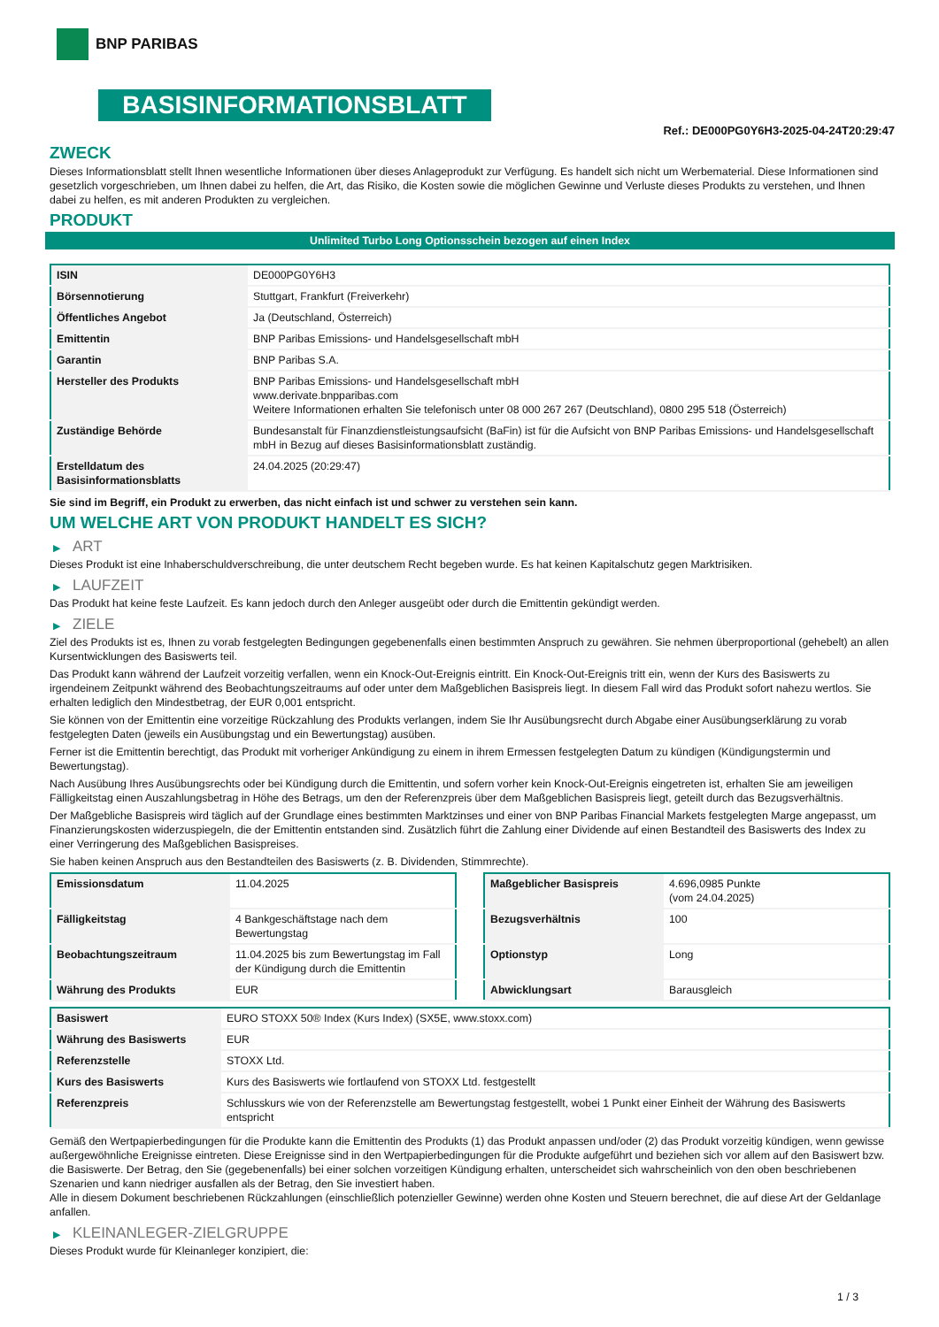BNP PARIBAS
BASISINFORMATIONSBLATT
Ref.: DE000PG0Y6H3-2025-04-24T20:29:47
ZWECK
Dieses Informationsblatt stellt Ihnen wesentliche Informationen über dieses Anlageprodukt zur Verfügung. Es handelt sich nicht um Werbematerial. Diese Informationen sind gesetzlich vorgeschrieben, um Ihnen dabei zu helfen, die Art, das Risiko, die Kosten sowie die möglichen Gewinne und Verluste dieses Produkts zu verstehen, und Ihnen dabei zu helfen, es mit anderen Produkten zu vergleichen.
PRODUKT
Unlimited Turbo Long Optionsschein bezogen auf einen Index
| ISIN | DE000PG0Y6H3 |
| Börsennotierung | Stuttgart, Frankfurt (Freiverkehr) |
| Öffentliches Angebot | Ja (Deutschland, Österreich) |
| Emittentin | BNP Paribas Emissions- und Handelsgesellschaft mbH |
| Garantin | BNP Paribas S.A. |
| Hersteller des Produkts | BNP Paribas Emissions- und Handelsgesellschaft mbH www.derivate.bnpparibas.com Weitere Informationen erhalten Sie telefonisch unter 08 000 267 267 (Deutschland), 0800 295 518 (Österreich) |
| Zuständige Behörde | Bundesanstalt für Finanzdienstleistungsaufsicht (BaFin) ist für die Aufsicht von BNP Paribas Emissions- und Handelsgesellschaft mbH in Bezug auf dieses Basisinformationsblatt zuständig. |
| Erstelldatum des Basisinformationsblatts | 24.04.2025 (20:29:47) |
Sie sind im Begriff, ein Produkt zu erwerben, das nicht einfach ist und schwer zu verstehen sein kann.
UM WELCHE ART VON PRODUKT HANDELT ES SICH?
▶ ART
Dieses Produkt ist eine Inhaberschuldverschreibung, die unter deutschem Recht begeben wurde. Es hat keinen Kapitalschutz gegen Marktrisiken.
▶ LAUFZEIT
Das Produkt hat keine feste Laufzeit. Es kann jedoch durch den Anleger ausgeübt oder durch die Emittentin gekündigt werden.
▶ ZIELE
Ziel des Produkts ist es, Ihnen zu vorab festgelegten Bedingungen gegebenenfalls einen bestimmten Anspruch zu gewähren. Sie nehmen überproportional (gehebelt) an allen Kursentwicklungen des Basiswerts teil.
Das Produkt kann während der Laufzeit vorzeitig verfallen, wenn ein Knock-Out-Ereignis eintritt. Ein Knock-Out-Ereignis tritt ein, wenn der Kurs des Basiswerts zu irgendeinem Zeitpunkt während des Beobachtungszeitraums auf oder unter dem Maßgeblichen Basispreis liegt. In diesem Fall wird das Produkt sofort nahezu wertlos. Sie erhalten lediglich den Mindestbetrag, der EUR 0,001 entspricht.
Sie können von der Emittentin eine vorzeitige Rückzahlung des Produkts verlangen, indem Sie Ihr Ausübungsrecht durch Abgabe einer Ausübungserklärung zu vorab festgelegten Daten (jeweils ein Ausübungstag und ein Bewertungstag) ausüben.
Ferner ist die Emittentin berechtigt, das Produkt mit vorheriger Ankündigung zu einem in ihrem Ermessen festgelegten Datum zu kündigen (Kündigungstermin und Bewertungstag).
Nach Ausübung Ihres Ausübungsrechts oder bei Kündigung durch die Emittentin, und sofern vorher kein Knock-Out-Ereignis eingetreten ist, erhalten Sie am jeweiligen Fälligkeitstag einen Auszahlungsbetrag in Höhe des Betrags, um den der Referenzpreis über dem Maßgeblichen Basispreis liegt, geteilt durch das Bezugsverhältnis.
Der Maßgebliche Basispreis wird täglich auf der Grundlage eines bestimmten Marktzinses und einer von BNP Paribas Financial Markets festgelegten Marge angepasst, um Finanzierungskosten widerzuspiegeln, die der Emittentin entstanden sind. Zusätzlich führt die Zahlung einer Dividende auf einen Bestandteil des Basiswerts des Index zu einer Verringerung des Maßgeblichen Basispreises.
Sie haben keinen Anspruch aus den Bestandteilen des Basiswerts (z. B. Dividenden, Stimmrechte).
| Emissionsdatum | 11.04.2025 |
| Fälligkeitstag | 4 Bankgeschäftstage nach dem Bewertungstag |
| Beobachtungszeitraum | 11.04.2025 bis zum Bewertungstag im Fall der Kündigung durch die Emittentin |
| Währung des Produkts | EUR |
| Maßgeblicher Basispreis | 4.696,0985 Punkte (vom 24.04.2025) |
| Bezugsverhältnis | 100 |
| Optionstyp | Long |
| Abwicklungsart | Barausgleich |
| Basiswert | EURO STOXX 50® Index (Kurs Index) (SX5E, www.stoxx.com) |
| Währung des Basiswerts | EUR |
| Referenzstelle | STOXX Ltd. |
| Kurs des Basiswerts | Kurs des Basiswerts wie fortlaufend von STOXX Ltd. festgestellt |
| Referenzpreis | Schlusskurs wie von der Referenzstelle am Bewertungstag festgestellt, wobei 1 Punkt einer Einheit der Währung des Basiswerts entspricht |
Gemäß den Wertpapierbedingungen für die Produkte kann die Emittentin des Produkts (1) das Produkt anpassen und/oder (2) das Produkt vorzeitig kündigen, wenn gewisse außergewöhnliche Ereignisse eintreten. Diese Ereignisse sind in den Wertpapierbedingungen für die Produkte aufgeführt und beziehen sich vor allem auf den Basiswert bzw. die Basiswerte. Der Betrag, den Sie (gegebenenfalls) bei einer solchen vorzeitigen Kündigung erhalten, unterscheidet sich wahrscheinlich von den oben beschriebenen Szenarien und kann niedriger ausfallen als der Betrag, den Sie investiert haben.
Alle in diesem Dokument beschriebenen Rückzahlungen (einschließlich potenzieller Gewinne) werden ohne Kosten und Steuern berechnet, die auf diese Art der Geldanlage anfallen.
▶ KLEINANLEGER-ZIELGRUPPE
Dieses Produkt wurde für Kleinanleger konzipiert, die:
1 / 3